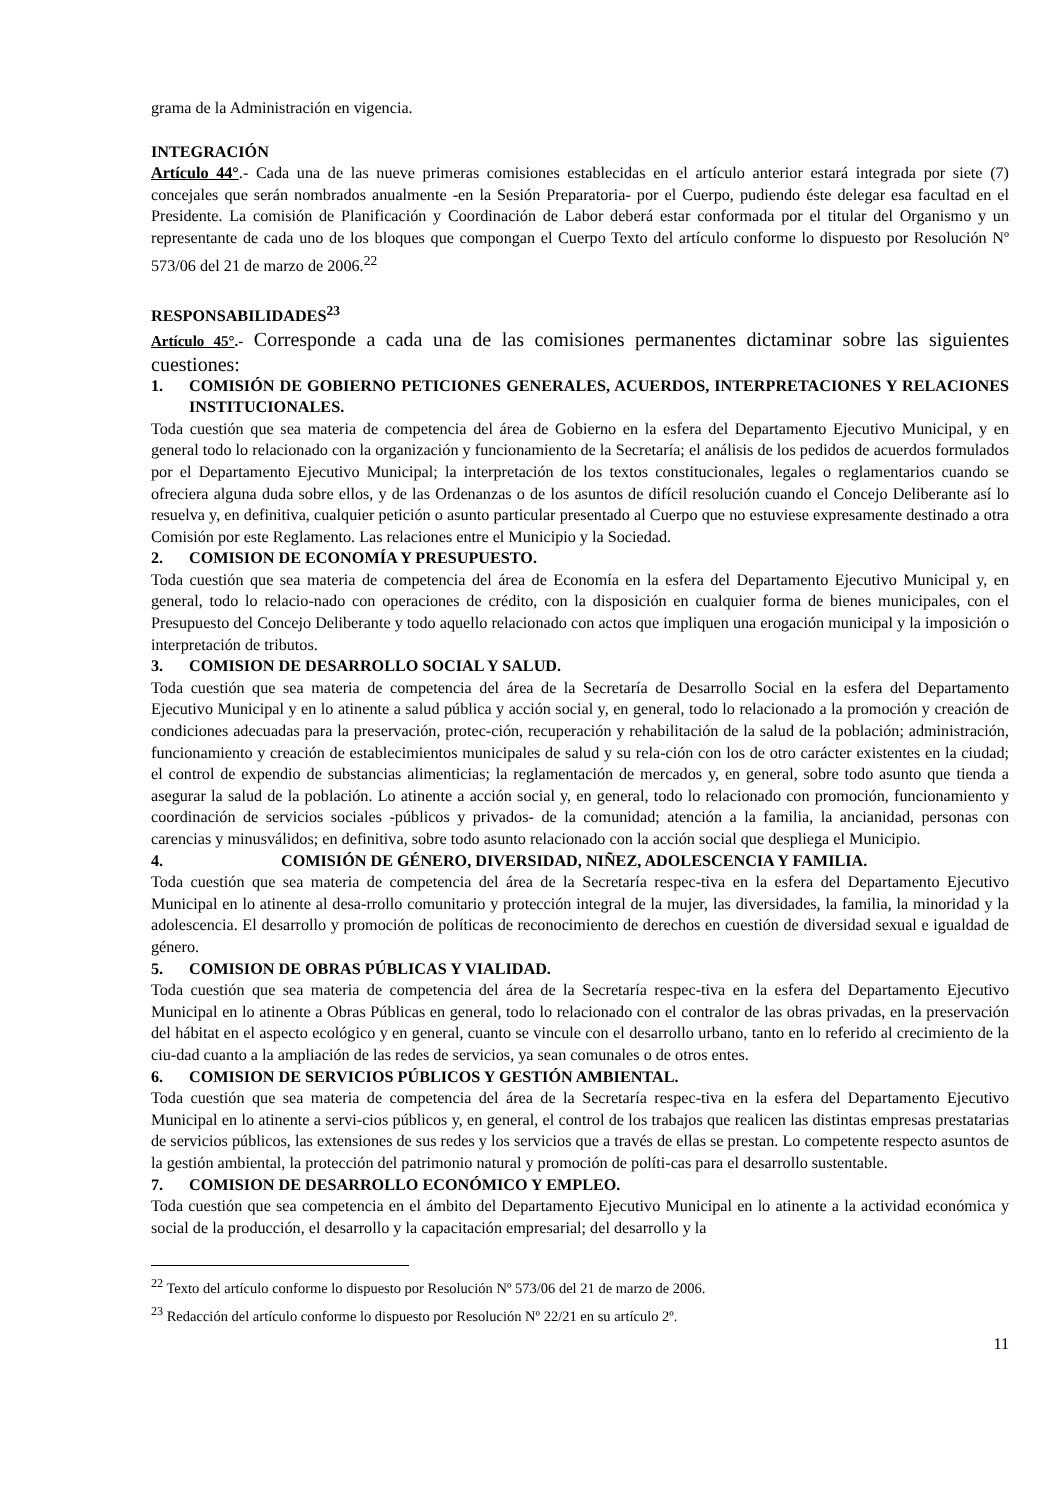grama de la Administración en vigencia.
INTEGRACIÓN
Artículo 44°.- Cada una de las nueve primeras comisiones establecidas en el artículo anterior estará integrada por siete (7) concejales que serán nombrados anualmente -en la Sesión Preparatoria- por el Cuerpo, pudiendo éste delegar esa facultad en el Presidente. La comisión de Planificación y Coordinación de Labor deberá estar conformada por el titular del Organismo y un representante de cada uno de los bloques que compongan el Cuerpo Texto del artículo conforme lo dispuesto por Resolución Nº 573/06 del 21 de marzo de 2006.<sup>22</sup>
RESPONSABILIDADES<sup>23</sup>
Artículo 45°.- Corresponde a cada una de las comisiones permanentes dictaminar sobre las siguientes cuestiones:
1. COMISIÓN DE GOBIERNO PETICIONES GENERALES, ACUERDOS, INTERPRETACIONES Y RELACIONES INSTITUCIONALES.
Toda cuestión que sea materia de competencia del área de Gobierno en la esfera del Departamento Ejecutivo Municipal, y en general todo lo relacionado con la organización y funcionamiento de la Secretaría; el análisis de los pedidos de acuerdos formulados por el Departamento Ejecutivo Municipal; la interpretación de los textos constitucionales, legales o reglamentarios cuando se ofreciera alguna duda sobre ellos, y de las Ordenanzas o de los asuntos de difícil resolución cuando el Concejo Deliberante así lo resuelva y, en definitiva, cualquier petición o asunto particular presentado al Cuerpo que no estuviese expresamente destinado a otra Comisión por este Reglamento. Las relaciones entre el Municipio y la Sociedad.
2. COMISION DE ECONOMÍA Y PRESUPUESTO.
Toda cuestión que sea materia de competencia del área de Economía en la esfera del Departamento Ejecutivo Municipal y, en general, todo lo relacio-nado con operaciones de crédito, con la disposición en cualquier forma de bienes municipales, con el Presupuesto del Concejo Deliberante y todo aquello relacionado con actos que impliquen una erogación municipal y la imposición o interpretación de tributos.
3. COMISION DE DESARROLLO SOCIAL Y SALUD.
Toda cuestión que sea materia de competencia del área de la Secretaría de Desarrollo Social en la esfera del Departamento Ejecutivo Municipal y en lo atinente a salud pública y acción social y, en general, todo lo relacionado a la promoción y creación de condiciones adecuadas para la preservación, protec-ción, recuperación y rehabilitación de la salud de la población; administración, funcionamiento y creación de establecimientos municipales de salud y su rela-ción con los de otro carácter existentes en la ciudad; el control de expendio de substancias alimenticias; la reglamentación de mercados y, en general, sobre todo asunto que tienda a asegurar la salud de la población. Lo atinente a acción social y, en general, todo lo relacionado con promoción, funcionamiento y coordinación de servicios sociales -públicos y privados- de la comunidad; atención a la familia, la ancianidad, personas con carencias y minusválidos; en definitiva, sobre todo asunto relacionado con la acción social que despliega el Municipio.
4. COMISIÓN DE GÉNERO, DIVERSIDAD, NIÑEZ, ADOLESCENCIA Y FAMILIA.
Toda cuestión que sea materia de competencia del área de la Secretaría respec-tiva en la esfera del Departamento Ejecutivo Municipal en lo atinente al desa-rrollo comunitario y protección integral de la mujer, las diversidades, la familia, la minoridad y la adolescencia. El desarrollo y promoción de políticas de reconocimiento de derechos en cuestión de diversidad sexual e igualdad de género.
5. COMISION DE OBRAS PÚBLICAS Y VIALIDAD.
Toda cuestión que sea materia de competencia del área de la Secretaría respec-tiva en la esfera del Departamento Ejecutivo Municipal en lo atinente a Obras Públicas en general, todo lo relacionado con el contralor de las obras privadas, en la preservación del hábitat en el aspecto ecológico y en general, cuanto se vincule con el desarrollo urbano, tanto en lo referido al crecimiento de la ciu-dad cuanto a la ampliación de las redes de servicios, ya sean comunales o de otros entes.
6. COMISION DE SERVICIOS PÚBLICOS Y GESTIÓN AMBIENTAL.
Toda cuestión que sea materia de competencia del área de la Secretaría respec-tiva en la esfera del Departamento Ejecutivo Municipal en lo atinente a servi-cios públicos y, en general, el control de los trabajos que realicen las distintas empresas prestatarias de servicios públicos, las extensiones de sus redes y los servicios que a través de ellas se prestan. Lo competente respecto asuntos de la gestión ambiental, la protección del patrimonio natural y promoción de políti-cas para el desarrollo sustentable.
7. COMISION DE DESARROLLO ECONÓMICO Y EMPLEO.
Toda cuestión que sea competencia en el ámbito del Departamento Ejecutivo Municipal en lo atinente a la actividad económica y social de la producción, el desarrollo y la capacitación empresarial; del desarrollo y la
<sup>22</sup> Texto del artículo conforme lo dispuesto por Resolución Nº 573/06 del 21 de marzo de 2006.
<sup>23</sup> Redacción del artículo conforme lo dispuesto por Resolución Nº 22/21 en su artículo 2º.
11